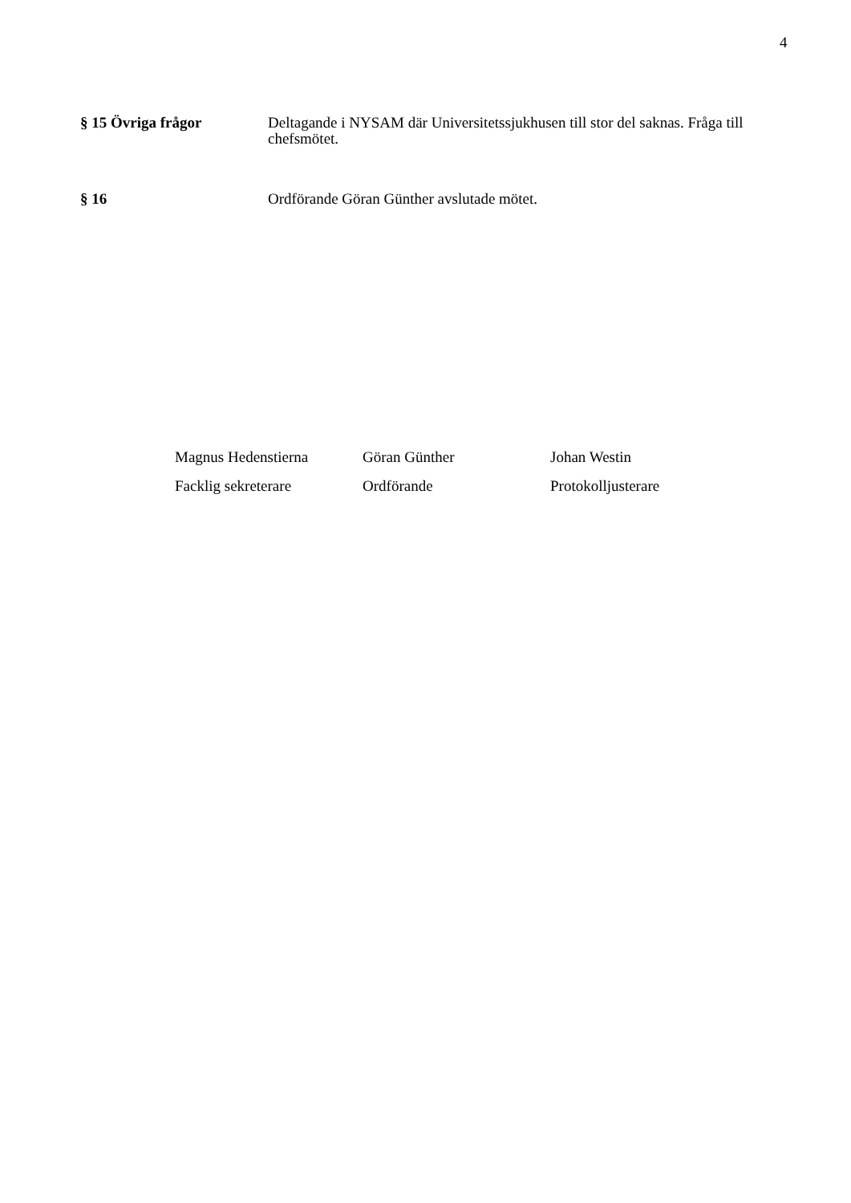4
§ 15 Övriga frågor Deltagande i NYSAM där Universitetssjukhusen till stor del saknas. Fråga till chefsmötet.
§ 16 Ordförande Göran Günther avslutade mötet.
Magnus Hedenstierna
Facklig sekreterare
Göran Günther
Ordförande
Johan Westin
Protokolljusterare